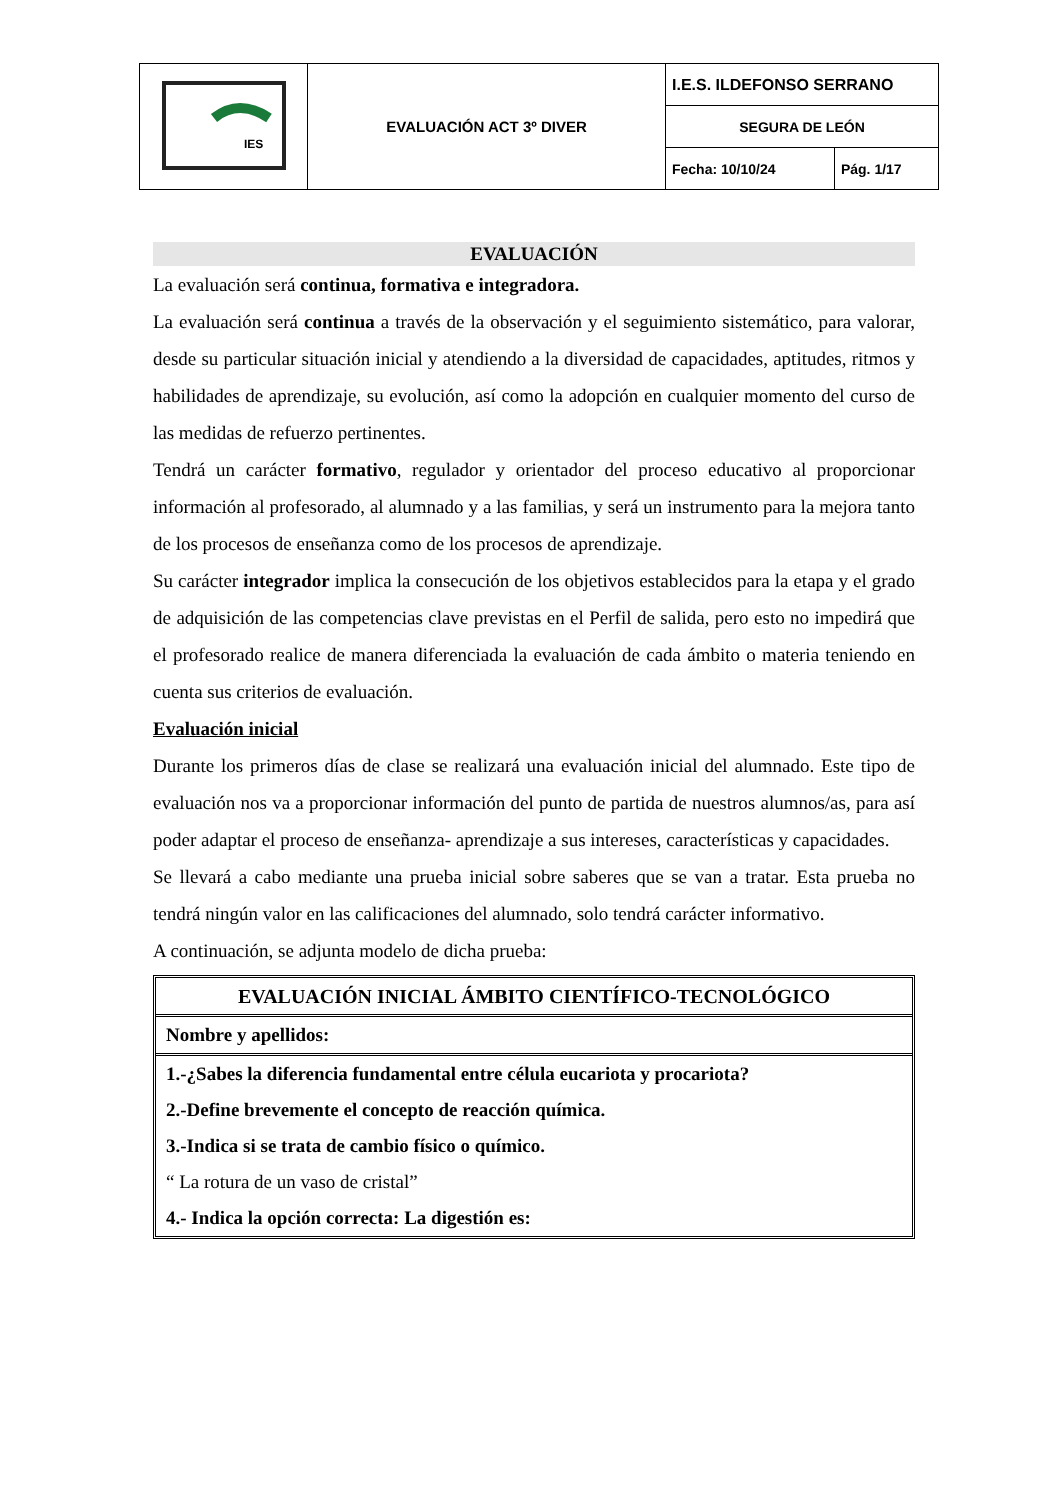| IES | EVALUACIÓN ACT 3º DIVER | I.E.S. ILDEFONSO SERRANO | |
| | | SEGURA DE LEÓN | |
| | | Fecha: 10/10/24 | Pág. 1/17 |
EVALUACIÓN
La evaluación será continua, formativa e integradora.
La evaluación será continua a través de la observación y el seguimiento sistemático, para valorar, desde su particular situación inicial y atendiendo a la diversidad de capacidades, aptitudes, ritmos y habilidades de aprendizaje, su evolución, así como la adopción en cualquier momento del curso de las medidas de refuerzo pertinentes.
Tendrá un carácter formativo, regulador y orientador del proceso educativo al proporcionar información al profesorado, al alumnado y a las familias, y será un instrumento para la mejora tanto de los procesos de enseñanza como de los procesos de aprendizaje.
Su carácter integrador implica la consecución de los objetivos establecidos para la etapa y el grado de adquisición de las competencias clave previstas en el Perfil de salida, pero esto no impedirá que el profesorado realice de manera diferenciada la evaluación de cada ámbito o materia teniendo en cuenta sus criterios de evaluación.
Evaluación inicial
Durante los primeros días de clase se realizará una evaluación inicial del alumnado. Este tipo de evaluación nos va a proporcionar información del punto de partida de nuestros alumnos/as, para así poder adaptar el proceso de enseñanza- aprendizaje a sus intereses, características y capacidades.
Se llevará a cabo mediante una prueba inicial sobre saberes que se van a tratar. Esta prueba no tendrá ningún valor en las calificaciones del alumnado, solo tendrá carácter informativo.
A continuación, se adjunta modelo de dicha prueba:
EVALUACIÓN INICIAL ÁMBITO CIENTÍFICO-TECNOLÓGICO
Nombre y apellidos:
1.-¿Sabes la diferencia fundamental entre célula eucariota y procariota?
2.-Define brevemente el concepto de reacción química.
3.-Indica si se trata de cambio físico o químico.
“ La rotura de un vaso de cristal”
4.- Indica la opción correcta: La digestión es: